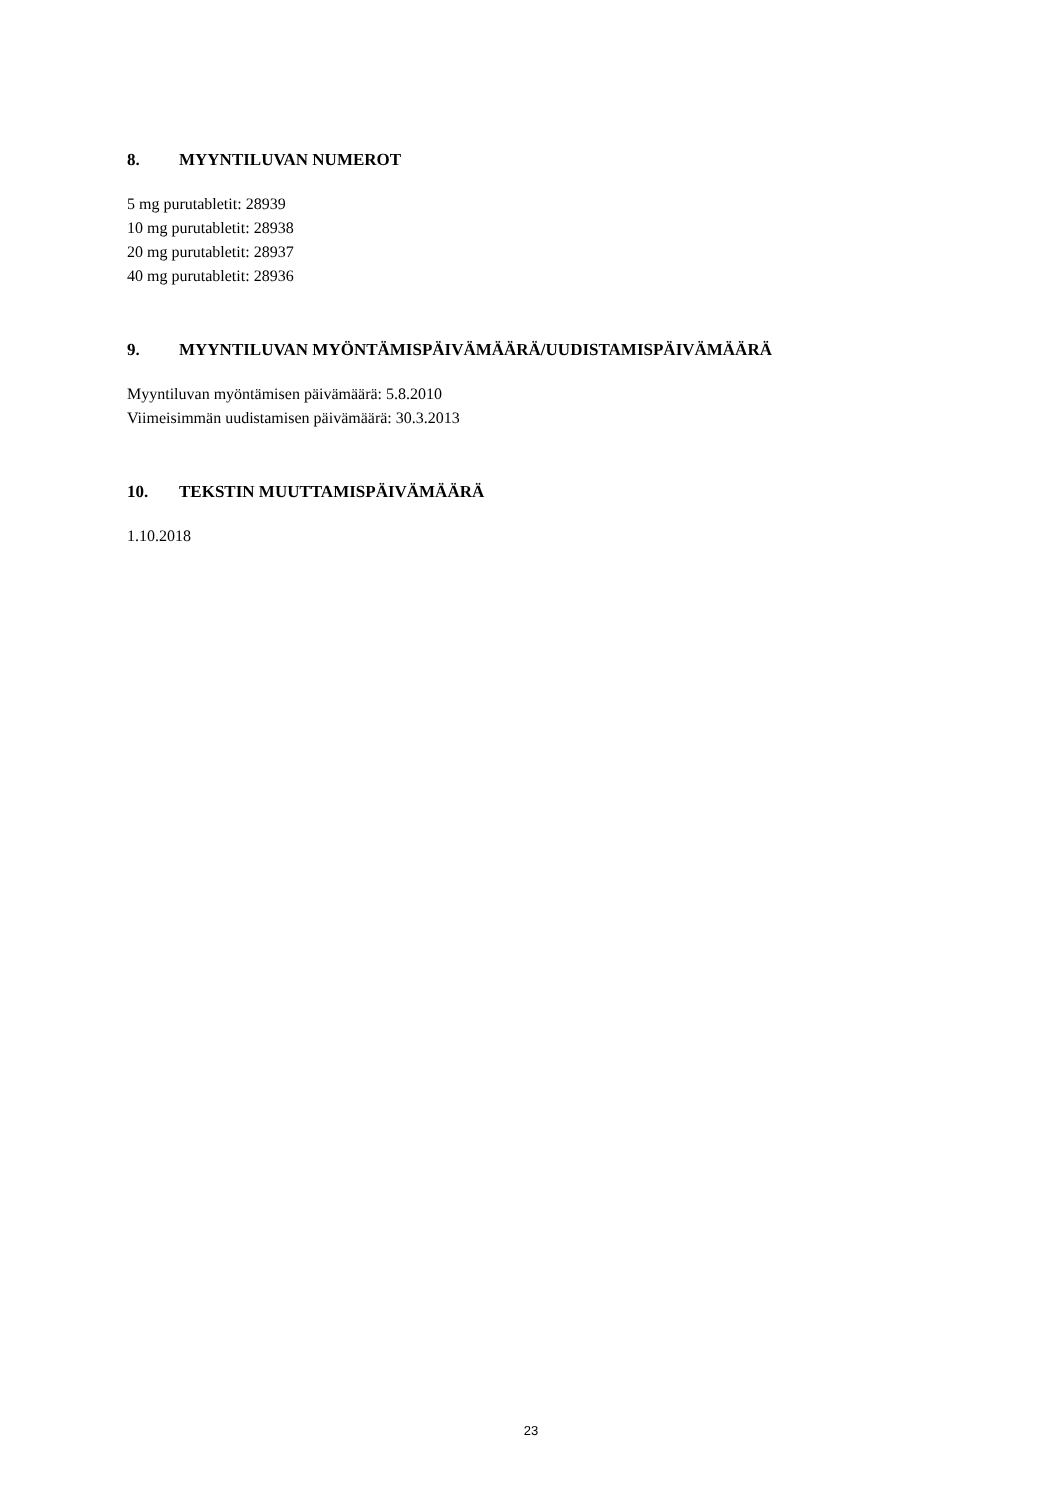8. MYYNTILUVAN NUMEROT
5 mg purutabletit: 28939
10 mg purutabletit: 28938
20 mg purutabletit: 28937
40 mg purutabletit: 28936
9. MYYNTILUVAN MYÖNTÄMISPÄIVÄMÄÄRÄ/UUDISTAMISPÄIVÄMÄÄRÄ
Myyntiluvan myöntämisen päivämäärä: 5.8.2010
Viimeisimmän uudistamisen päivämäärä: 30.3.2013
10. TEKSTIN MUUTTAMISPÄIVÄMÄÄRÄ
1.10.2018
23